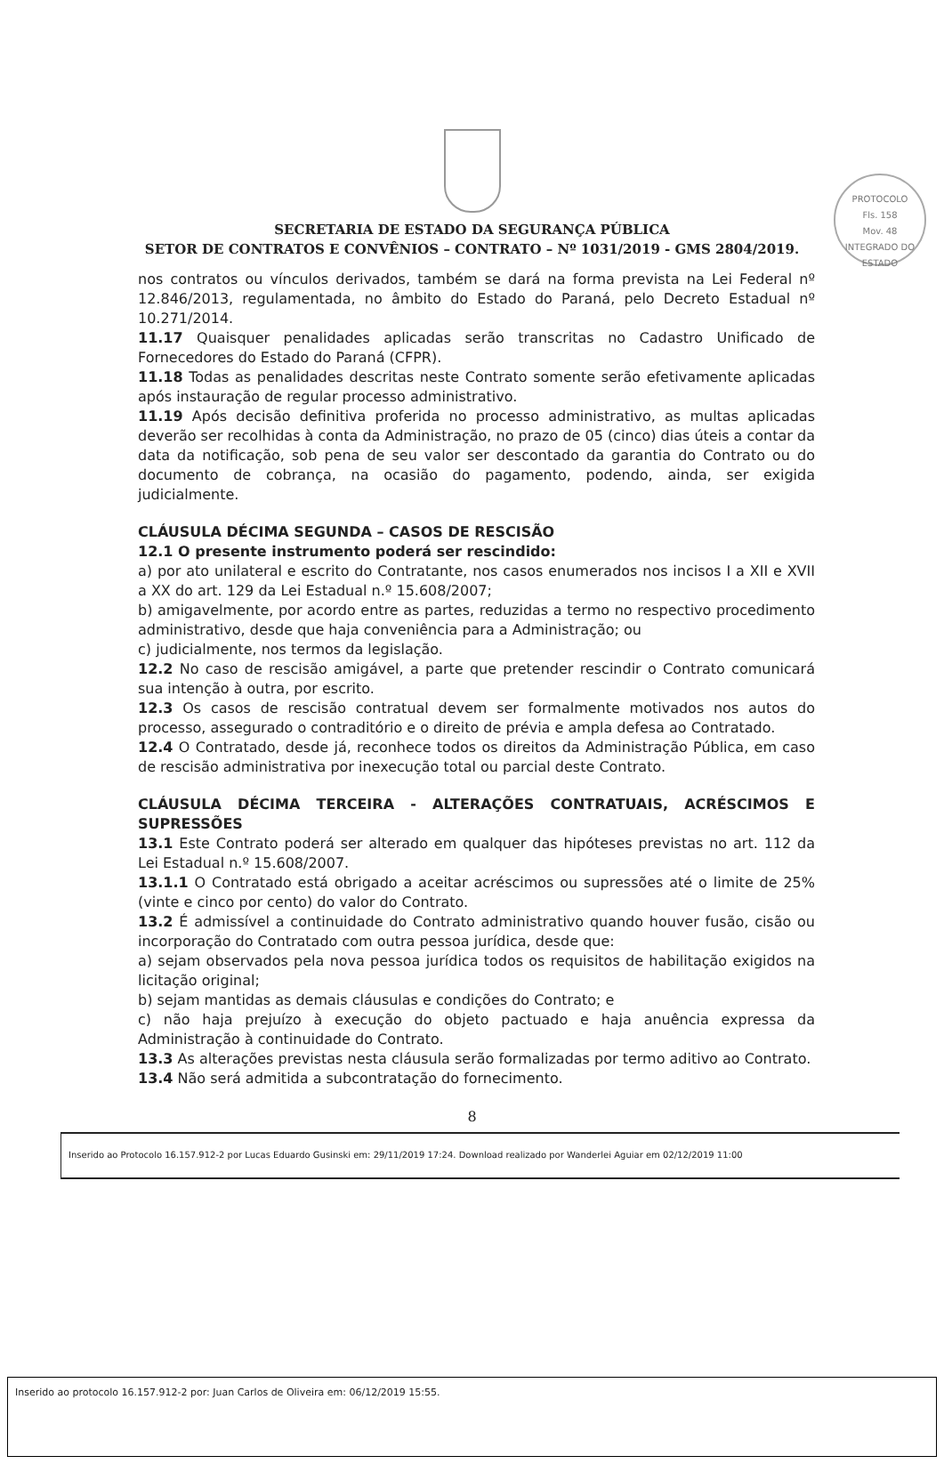PROTOCOLO
Fls. 158
Mov. 48
INTEGRADO DO ESTADO
SECRETARIA DE ESTADO DA SEGURANÇA PÚBLICA
SETOR DE CONTRATOS E CONVÊNIOS – CONTRATO – Nº 1031/2019 - GMS 2804/2019.
nos contratos ou vínculos derivados, também se dará na forma prevista na Lei Federal nº 12.846/2013, regulamentada, no âmbito do Estado do Paraná, pelo Decreto Estadual nº 10.271/2014.
11.17 Quaisquer penalidades aplicadas serão transcritas no Cadastro Unificado de Fornecedores do Estado do Paraná (CFPR).
11.18 Todas as penalidades descritas neste Contrato somente serão efetivamente aplicadas após instauração de regular processo administrativo.
11.19 Após decisão definitiva proferida no processo administrativo, as multas aplicadas deverão ser recolhidas à conta da Administração, no prazo de 05 (cinco) dias úteis a contar da data da notificação, sob pena de seu valor ser descontado da garantia do Contrato ou do documento de cobrança, na ocasião do pagamento, podendo, ainda, ser exigida judicialmente.
CLÁUSULA DÉCIMA SEGUNDA – CASOS DE RESCISÃO
12.1 O presente instrumento poderá ser rescindido:
a) por ato unilateral e escrito do Contratante, nos casos enumerados nos incisos I a XII e XVII a XX do art. 129 da Lei Estadual n.º 15.608/2007;
b) amigavelmente, por acordo entre as partes, reduzidas a termo no respectivo procedimento administrativo, desde que haja conveniência para a Administração; ou
c) judicialmente, nos termos da legislação.
12.2 No caso de rescisão amigável, a parte que pretender rescindir o Contrato comunicará sua intenção à outra, por escrito.
12.3 Os casos de rescisão contratual devem ser formalmente motivados nos autos do processo, assegurado o contraditório e o direito de prévia e ampla defesa ao Contratado.
12.4 O Contratado, desde já, reconhece todos os direitos da Administração Pública, em caso de rescisão administrativa por inexecução total ou parcial deste Contrato.
CLÁUSULA DÉCIMA TERCEIRA - ALTERAÇÕES CONTRATUAIS, ACRÉSCIMOS E SUPRESSÕES
13.1 Este Contrato poderá ser alterado em qualquer das hipóteses previstas no art. 112 da Lei Estadual n.º 15.608/2007.
13.1.1 O Contratado está obrigado a aceitar acréscimos ou supressões até o limite de 25% (vinte e cinco por cento) do valor do Contrato.
13.2 É admissível a continuidade do Contrato administrativo quando houver fusão, cisão ou incorporação do Contratado com outra pessoa jurídica, desde que:
a) sejam observados pela nova pessoa jurídica todos os requisitos de habilitação exigidos na licitação original;
b) sejam mantidas as demais cláusulas e condições do Contrato; e
c) não haja prejuízo à execução do objeto pactuado e haja anuência expressa da Administração à continuidade do Contrato.
13.3 As alterações previstas nesta cláusula serão formalizadas por termo aditivo ao Contrato.
13.4 Não será admitida a subcontratação do fornecimento.
8
Inserido ao Protocolo 16.157.912-2 por Lucas Eduardo Gusinski em: 29/11/2019 17:24. Download realizado por Wanderlei Aguiar em 02/12/2019 11:00
Inserido ao protocolo 16.157.912-2 por: Juan Carlos de Oliveira em: 06/12/2019 15:55.